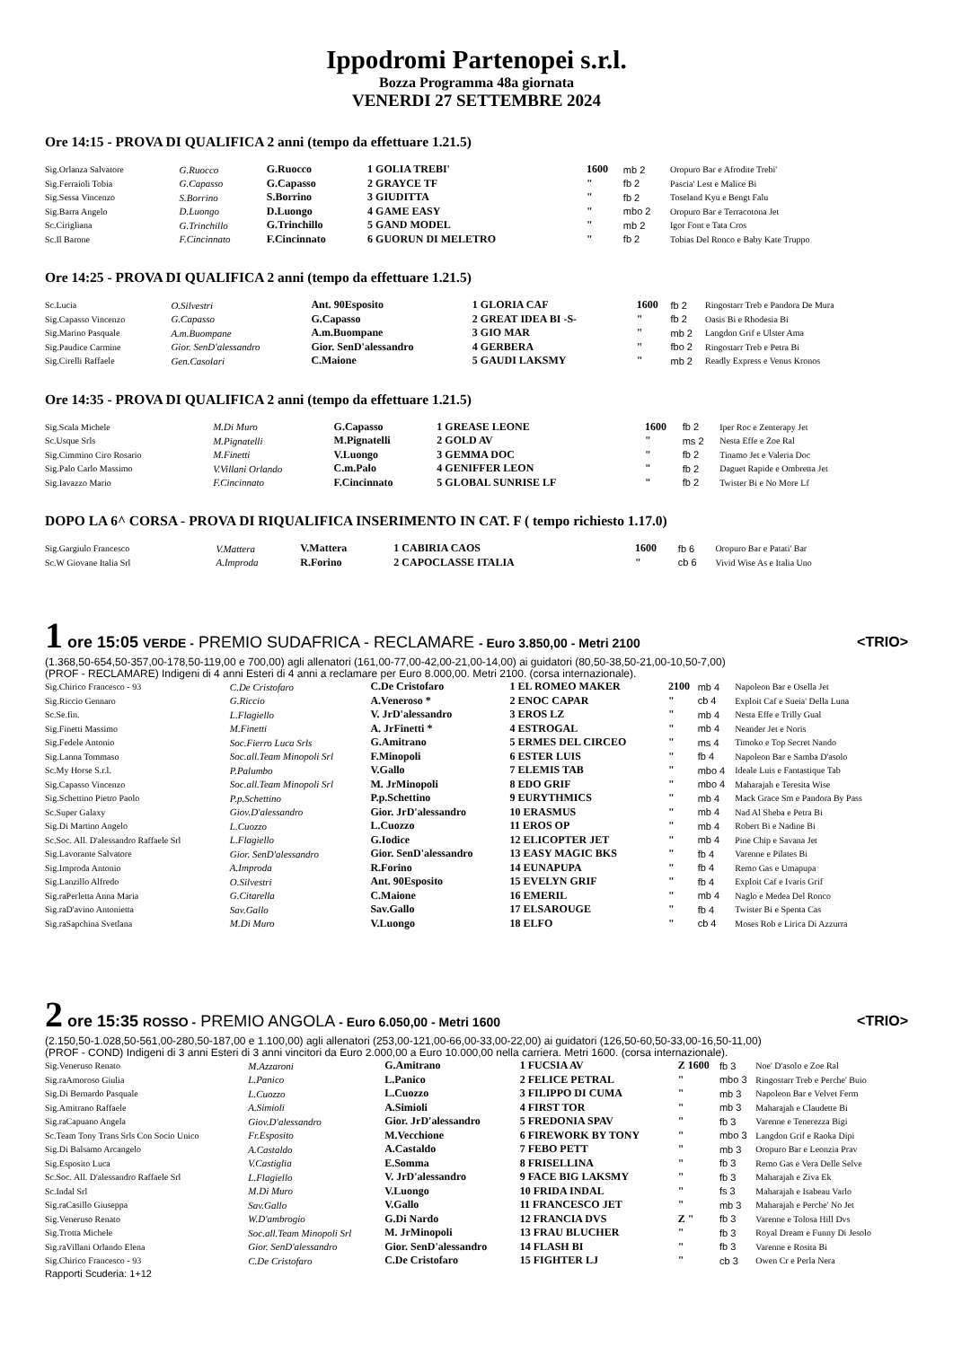Ippodromi Partenopei s.r.l.
Bozza Programma 48a giornata
VENERDI 27 SETTEMBRE 2024
Ore 14:15 - PROVA DI QUALIFICA 2 anni (tempo da effettuare 1.21.5)
| Sig.Orlanza Salvatore | G.Ruocco | G.Ruocco | 1 GOLIA TREBI' | 1600 | mb 2 | Oropuro Bar e Afrodite Trebi' |
| Sig.Ferraioli Tobia | G.Capasso | G.Capasso | 2 GRAYCE TF | " | fb 2 | Pascia' Lest e Malice Bi |
| Sig.Sessa Vincenzo | S.Borrino | S.Borrino | 3 GIUDITTA | " | fb 2 | Toseland Kyu e Bengt Falu |
| Sig.Barra Angelo | D.Luongo | D.Luongo | 4 GAME EASY | " | mbo 2 | Oropuro Bar e Terracotona Jet |
| Sc.Cirigliana | G.Trinchillo | G.Trinchillo | 5 GAND MODEL | " | mb 2 | Igor Font e Tata Cros |
| Sc.Il Barone | F.Cincinnato | F.Cincinnato | 6 GUORUN DI MELETRO | " | fb 2 | Tobias Del Ronco e Baby Kate Truppo |
Ore 14:25 - PROVA DI QUALIFICA 2 anni (tempo da effettuare 1.21.5)
| Sc.Lucia | O.Silvestri | Ant. 90Esposito | 1 GLORIA CAF | 1600 | fb 2 | Ringostarr Treb e Pandora De Mura |
| Sig.Capasso Vincenzo | G.Capasso | G.Capasso | 2 GREAT IDEA BI -S- | " | fb 2 | Oasis Bi e Rhodesia Bi |
| Sig.Marino Pasquale | A.m.Buompane | A.m.Buompane | 3 GIO MAR | " | mb 2 | Langdon Grif e Ulster Ama |
| Sig.Paudice Carmine | Gior. SenD'alessandro | Gior. SenD'alessandro | 4 GERBERA | " | fbo 2 | Ringostarr Treb e Petra Bi |
| Sig.Cirelli Raffaele | Gen.Casolari | C.Maione | 5 GAUDI LAKSMY | " | mb 2 | Readly Express e Venus Kronos |
Ore 14:35 - PROVA DI QUALIFICA 2 anni (tempo da effettuare 1.21.5)
| Sig.Scala Michele | M.Di Muro | G.Capasso | 1 GREASE LEONE | 1600 | fb 2 | Iper Roc e Zenterapy Jet |
| Sc.Usque Srls | M.Pignatelli | M.Pignatelli | 2 GOLD AV | " | ms 2 | Nesta Effe e Zoe Ral |
| Sig.Cimmino Ciro Rosario | M.Finetti | V.Luongo | 3 GEMMA DOC | " | fb 2 | Tinamo Jet e Valeria Doc |
| Sig.Palo Carlo Massimo | V.Villani Orlando | C.m.Palo | 4 GENIFFER LEON | " | fb 2 | Daguet Rapide e Ombretta Jet |
| Sig.Iavazzo Mario | F.Cincinnato | F.Cincinnato | 5 GLOBAL SUNRISE LF | " | fb 2 | Twister Bi e No More Lf |
DOPO LA 6^ CORSA - PROVA DI RIQUALIFICA INSERIMENTO IN CAT. F ( tempo richiesto 1.17.0)
| Sig.Gargiulo Francesco | V.Mattera | V.Mattera | 1 CABIRIA CAOS | 1600 | fb 6 | Oropuro Bar e Patati' Bar |
| Sc.W Giovane Italia Srl | A.Improda | R.Forino | 2 CAPOCLASSE ITALIA | " | cb 6 | Vivid Wise As e Italia Uno |
<TRIO>
1 ore 15:05 VERDE - PREMIO SUDAFRICA - RECLAMARE - Euro 3.850,00 - Metri 2100
(1.368,50-654,50-357,00-178,50-119,00 e 700,00) agli allenatori (161,00-77,00-42,00-21,00-14,00) ai guidatori (80,50-38,50-21,00-10,50-7,00)
(PROF - RECLAMARE) Indigeni di 4 anni Esteri di 4 anni a reclamare per Euro 8.000,00. Metri 2100. (corsa internazionale).
| Sig.Chirico Francesco - 93 | C.De Cristofaro | C.De Cristofaro | 1 EL ROMEO MAKER | 2100 | mb 4 | Napoleon Bar e Osella Jet |
| Sig.Riccio Gennaro | G.Riccio | A.Veneroso * | 2 ENOC CAPAR | " | cb 4 | Exploit Caf e Sueia' Della Luna |
| Sc.Se.fin. | L.Flagiello | V. JrD'alessandro | 3 EROS LZ | " | mb 4 | Nesta Effe e Trilly Gual |
| Sig.Finetti Massimo | M.Finetti | A. JrFinetti * | 4 ESTROGAL | " | mb 4 | Neander Jet e Noris |
| Sig.Fedele Antonio | Soc.Fierro Luca Srls | G.Amitrano | 5 ERMES DEL CIRCEO | " | ms 4 | Timoko e Top Secret Nando |
| Sig.Lanna Tommaso | Soc.all.Team Minopoli Srl | F.Minopoli | 6 ESTER LUIS | " | fb 4 | Napoleon Bar e Samba D'asolo |
| Sc.My Horse S.r.l. | P.Palumbo | V.Gallo | 7 ELEMIS TAB | " | mbo 4 | Ideale Luis e Fantastique Tab |
| Sig.Capasso Vincenzo | Soc.all.Team Minopoli Srl | M. JrMinopoli | 8 EDO GRIF | " | mbo 4 | Maharajah e Teresita Wise |
| Sig.Schettino Pietro Paolo | P.p.Schettino | P.p.Schettino | 9 EURYTHMICS | " | mb 4 | Mack Grace Sm e Pandora By Pass |
| Sc.Super Galaxy | Giov.D'alessandro | Gior. JrD'alessandro | 10 ERASMUS | " | mb 4 | Nad Al Sheba e Petra Bi |
| Sig.Di Martino Angelo | L.Cuozzo | L.Cuozzo | 11 EROS OP | " | mb 4 | Robert Bi e Nadine Bi |
| Sc.Soc. All. D'alessandro Raffaele Srl | L.Flagiello | G.Iodice | 12 ELICOPTER JET | " | mb 4 | Pine Chip e Savana Jet |
| Sig.Lavorante Salvatore | Gior. SenD'alessandro | Gior. SenD'alessandro | 13 EASY MAGIC BKS | " | fb 4 | Varenne e Pilates Bi |
| Sig.Improda Antonio | A.Improda | R.Forino | 14 EUNAPUPA | " | fb 4 | Remo Gas e Umapupa |
| Sig.Lanzillo Alfredo | O.Silvestri | Ant. 90Esposito | 15 EVELYN GRIF | " | fb 4 | Exploit Caf e Ivaris Grif |
| Sig.raPerletta Anna Maria | G.Citarella | C.Maione | 16 EMERIL | " | mb 4 | Naglo e Medea Del Ronco |
| Sig.raD'avino Antonietta | Sav.Gallo | Sav.Gallo | 17 ELSAROUGE | " | fb 4 | Twister Bi e Spenta Cas |
| Sig.raSapchina Svetlana | M.Di Muro | V.Luongo | 18 ELFO | " | cb 4 | Moses Rob e Lirica Di Azzurra |
<TRIO>
2 ore 15:35 ROSSO - PREMIO ANGOLA - Euro 6.050,00 - Metri 1600
(2.150,50-1.028,50-561,00-280,50-187,00 e 1.100,00) agli allenatori (253,00-121,00-66,00-33,00-22,00) ai guidatori (126,50-60,50-33,00-16,50-11,00)
(PROF - COND) Indigeni di 3 anni Esteri di 3 anni vincitori da Euro 2.000,00 a Euro 10.000,00 nella carriera. Metri 1600. (corsa internazionale).
| Sig.Veneruso Renato | M.Azzaroni | G.Amitrano | 1 FUCSIA AV | Z 1600 | fb 3 | Noe' D'asolo e Zoe Ral |
| Sig.raAmoroso Giulia | L.Panico | L.Panico | 2 FELICE PETRAL | " | mbo 3 | Ringostarr Treb e Perche' Buio |
| Sig.Di Bernardo Pasquale | L.Cuozzo | L.Cuozzo | 3 FILIPPO DI CUMA | " | mb 3 | Napoleon Bar e Velvet Ferm |
| Sig.Amitrano Raffaele | A.Simioli | A.Simioli | 4 FIRST TOR | " | mb 3 | Maharajah e Claudette Bi |
| Sig.raCapuano Angela | Giov.D'alessandro | Gior. JrD'alessandro | 5 FREDONIA SPAV | " | fb 3 | Varenne e Tenerezza Bigi |
| Sc.Team Tony Trans Srls Con Socio Unico | Fr.Esposito | M.Vecchione | 6 FIREWORK BY TONY | " | mbo 3 | Langdon Grif e Raoka Dipi |
| Sig.Di Balsamo Arcangelo | A.Castaldo | A.Castaldo | 7 FEBO PETT | " | mb 3 | Oropuro Bar e Leonzia Prav |
| Sig.Esposito Luca | V.Castiglia | E.Somma | 8 FRISELLINA | " | fb 3 | Remo Gas e Vera Delle Selve |
| Sc.Soc. All. D'alessandro Raffaele Srl | L.Flagiello | V. JrD'alessandro | 9 FACE BIG LAKSMY | " | fb 3 | Maharajah e Ziva Ek |
| Sc.Indal Srl | M.Di Muro | V.Luongo | 10 FRIDA INDAL | " | fs 3 | Maharajah e Isabeau Varlo |
| Sig.raCasillo Giuseppa | Sav.Gallo | V.Gallo | 11 FRANCESCO JET | " | mb 3 | Maharajah e Perche' No Jet |
| Sig.Veneruso Renato | W.D'ambrogio | G.Di Nardo | 12 FRANCIA DVS | Z " | fb 3 | Varenne e Tolosa Hill Dvs |
| Sig.Trotta Michele | Soc.all.Team Minopoli Srl | M. JrMinopoli | 13 FRAU BLUCHER | " | fb 3 | Royal Dream e Funny Di Jesolo |
| Sig.raVillani Orlando Elena | Gior. SenD'alessandro | Gior. SenD'alessandro | 14 FLASH BI | " | fb 3 | Varenne e Rosita Bi |
| Sig.Chirico Francesco - 93 | C.De Cristofaro | C.De Cristofaro | 15 FIGHTER LJ | " | cb 3 | Owen Cr e Perla Nera |
Rapporti Scuderia: 1+12